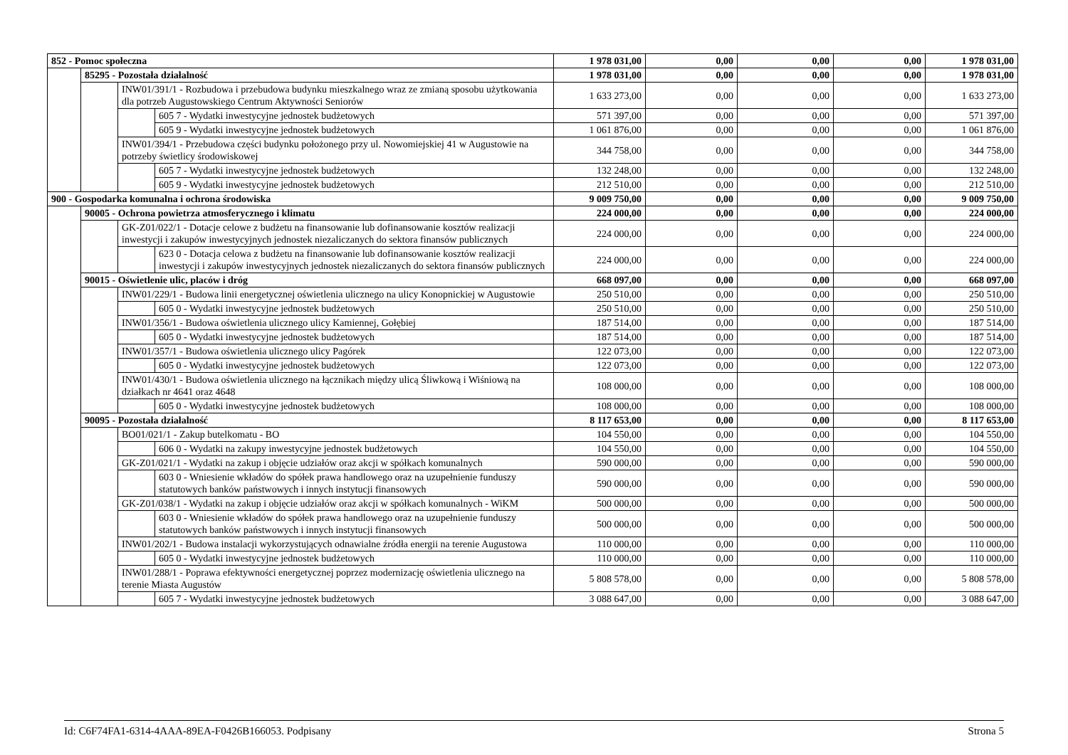| 852 - Pomoc społeczna | | | | 1 978 031,00 | 0,00 | 0,00 | 0,00 | 1 978 031,00 |
| | 85295 - Pozostała działalność | | | 1 978 031,00 | 0,00 | 0,00 | 0,00 | 1 978 031,00 |
| | | INW01/391/1 - Rozbudowa i przebudowa budynku mieszkalnego wraz ze zmianą sposobu użytkowania dla potrzeb Augustowskiego Centrum Aktywności Seniorów | | 1 633 273,00 | 0,00 | 0,00 | 0,00 | 1 633 273,00 |
| | | | 605 7 - Wydatki inwestycyjne jednostek budżetowych | 571 397,00 | 0,00 | 0,00 | 0,00 | 571 397,00 |
| | | | 605 9 - Wydatki inwestycyjne jednostek budżetowych | 1 061 876,00 | 0,00 | 0,00 | 0,00 | 1 061 876,00 |
| | | INW01/394/1 - Przebudowa części budynku położonego przy ul. Nowomiejskiej 41 w Augustowie na potrzeby świetlicy środowiskowej | | 344 758,00 | 0,00 | 0,00 | 0,00 | 344 758,00 |
| | | | 605 7 - Wydatki inwestycyjne jednostek budżetowych | 132 248,00 | 0,00 | 0,00 | 0,00 | 132 248,00 |
| | | | 605 9 - Wydatki inwestycyjne jednostek budżetowych | 212 510,00 | 0,00 | 0,00 | 0,00 | 212 510,00 |
| 900 - Gospodarka komunalna i ochrona środowiska | | | | 9 009 750,00 | 0,00 | 0,00 | 0,00 | 9 009 750,00 |
| | 90005 - Ochrona powietrza atmosferycznego i klimatu | | | 224 000,00 | 0,00 | 0,00 | 0,00 | 224 000,00 |
| | | GK-Z01/022/1 - Dotacje celowe z budżetu na finansowanie lub dofinansowanie kosztów realizacji inwestycji i zakupów inwestycyjnych jednostek niezaliczanych do sektora finansów publicznych | | 224 000,00 | 0,00 | 0,00 | 0,00 | 224 000,00 |
| | | | 623 0 - Dotacja celowa z budżetu na finansowanie lub dofinansowanie kosztów realizacji inwestycji i zakupów inwestycyjnych jednostek niezaliczanych do sektora finansów publicznych | 224 000,00 | 0,00 | 0,00 | 0,00 | 224 000,00 |
| | 90015 - Oświetlenie ulic, placów i dróg | | | 668 097,00 | 0,00 | 0,00 | 0,00 | 668 097,00 |
| | | INW01/229/1 - Budowa linii energetycznej oświetlenia ulicznego na ulicy Konopnickiej w Augustowie | | 250 510,00 | 0,00 | 0,00 | 0,00 | 250 510,00 |
| | | | 605 0 - Wydatki inwestycyjne jednostek budżetowych | 250 510,00 | 0,00 | 0,00 | 0,00 | 250 510,00 |
| | | INW01/356/1 - Budowa oświetlenia ulicznego ulicy Kamiennej, Gołębiej | | 187 514,00 | 0,00 | 0,00 | 0,00 | 187 514,00 |
| | | | 605 0 - Wydatki inwestycyjne jednostek budżetowych | 187 514,00 | 0,00 | 0,00 | 0,00 | 187 514,00 |
| | | INW01/357/1 - Budowa oświetlenia ulicznego ulicy Pagórek | | 122 073,00 | 0,00 | 0,00 | 0,00 | 122 073,00 |
| | | | 605 0 - Wydatki inwestycyjne jednostek budżetowych | 122 073,00 | 0,00 | 0,00 | 0,00 | 122 073,00 |
| | | INW01/430/1 - Budowa oświetlenia ulicznego na łącznikach między ulicą Śliwkową i Wiśniową na działkach nr 4641 oraz 4648 | | 108 000,00 | 0,00 | 0,00 | 0,00 | 108 000,00 |
| | | | 605 0 - Wydatki inwestycyjne jednostek budżetowych | 108 000,00 | 0,00 | 0,00 | 0,00 | 108 000,00 |
| | 90095 - Pozostała działalność | | | 8 117 653,00 | 0,00 | 0,00 | 0,00 | 8 117 653,00 |
| | | BO01/021/1 - Zakup butelkomatu - BO | | 104 550,00 | 0,00 | 0,00 | 0,00 | 104 550,00 |
| | | | 606 0 - Wydatki na zakupy inwestycyjne jednostek budżetowych | 104 550,00 | 0,00 | 0,00 | 0,00 | 104 550,00 |
| | | GK-Z01/021/1 - Wydatki na zakup i objęcie udziałów oraz akcji w spółkach komunalnych | | 590 000,00 | 0,00 | 0,00 | 0,00 | 590 000,00 |
| | | | 603 0 - Wniesienie wkładów do spółek prawa handlowego oraz na uzupełnienie funduszy statutowych banków państwowych i innych instytucji finansowych | 590 000,00 | 0,00 | 0,00 | 0,00 | 590 000,00 |
| | | GK-Z01/038/1 - Wydatki na zakup i objęcie udziałów oraz akcji w spółkach komunalnych - WiKM | | 500 000,00 | 0,00 | 0,00 | 0,00 | 500 000,00 |
| | | | 603 0 - Wniesienie wkładów do spółek prawa handlowego oraz na uzupełnienie funduszy statutowych banków państwowych i innych instytucji finansowych | 500 000,00 | 0,00 | 0,00 | 0,00 | 500 000,00 |
| | | INW01/202/1 - Budowa instalacji wykorzystujących odnawialne źródła energii na terenie Augustowa | | 110 000,00 | 0,00 | 0,00 | 0,00 | 110 000,00 |
| | | | 605 0 - Wydatki inwestycyjne jednostek budżetowych | 110 000,00 | 0,00 | 0,00 | 0,00 | 110 000,00 |
| | | INW01/288/1 - Poprawa efektywności energetycznej poprzez modernizację oświetlenia ulicznego na terenie Miasta Augustów | | 5 808 578,00 | 0,00 | 0,00 | 0,00 | 5 808 578,00 |
| | | | 605 7 - Wydatki inwestycyjne jednostek budżetowych | 3 088 647,00 | 0,00 | 0,00 | 0,00 | 3 088 647,00 |
Id: C6F74FA1-6314-4AAA-89EA-F0426B166053. Podpisany Strona 5